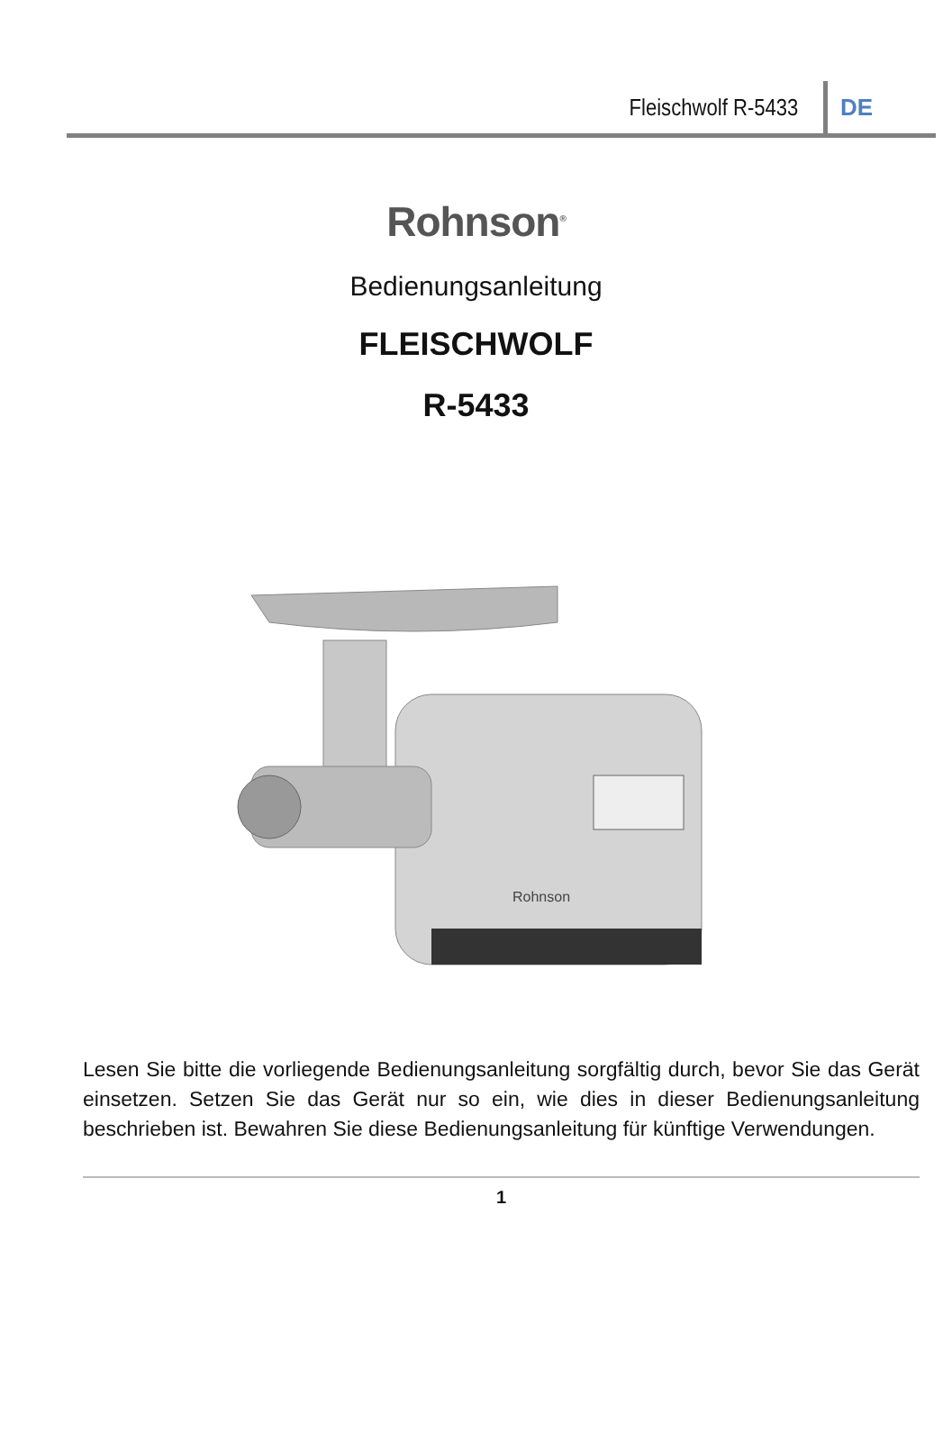Fleischwolf R-5433 DE
Rohnson<sup>®</sup>
Bedienungsanleitung
FLEISCHWOLF
R-5433
Rohnson
Lesen Sie bitte die vorliegende Bedienungsanleitung sorgfältig durch, bevor Sie das Gerät einsetzen. Setzen Sie das Gerät nur so ein, wie dies in dieser Bedienungsanleitung beschrieben ist. Bewahren Sie diese Bedienungsanleitung für künftige Verwendungen.
1